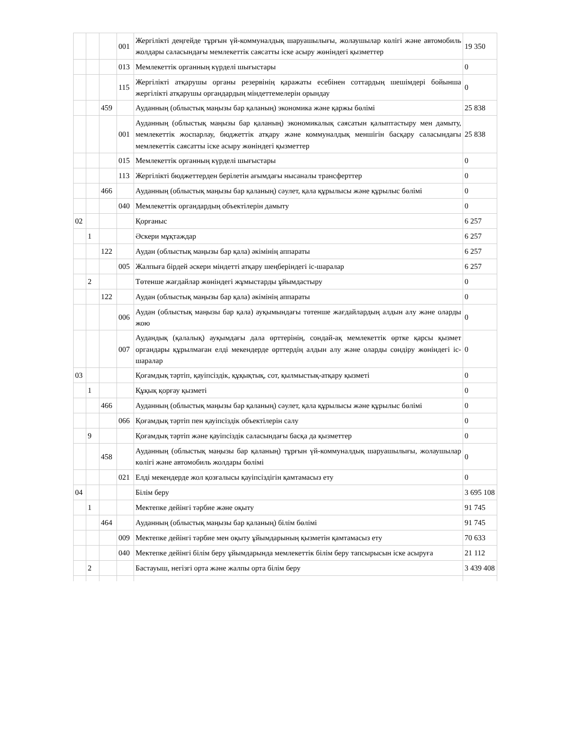| | | | 001 | Жергілікті деңгейде тұрғын үй-коммуналдық шаруашылығы, жолаушылар көлігі және автомобиль жолдары саласындағы мемлекеттік саясатты іске асыру жөніндегі қызметтер | 19 350 |
| | | | 013 | Мемлекеттік органның күрделі шығыстары | 0 |
| | | | 115 | Жергілікті атқарушы органы резервінің қаражаты есебінен соттардың шешімдері бойынша жергілікті атқарушы органдардың міндеттемелерін орындау | 0 |
| | | 459 | | Ауданның (облыстық маңызы бар қаланың) экономика және қаржы бөлімі | 25 838 |
| | | | 001 | Ауданның (облыстық маңызы бар қаланың) экономикалық саясатын қалыптастыру мен дамыту, мемлекеттік жоспарлау, бюджеттік атқару және коммуналдық меншігін басқару саласындағы мемлекеттік саясатты іске асыру жөніндегі қызметтер | 25 838 |
| | | | 015 | Мемлекеттік органның күрделі шығыстары | 0 |
| | | | 113 | Жергілікті бюджеттерден берілетін ағымдағы нысаналы трансферттер | 0 |
| | | 466 | | Ауданның (облыстық маңызы бар қаланың) сәулет, қала құрылысы және құрылыс бөлімі | 0 |
| | | | 040 | Мемлекеттік органдардың объектілерін дамыту | 0 |
| 02 | | | | Қорғаныс | 6 257 |
| | 1 | | | Әскери мұқтаждар | 6 257 |
| | | 122 | | Аудан (облыстық маңызы бар қала) әкімінің аппараты | 6 257 |
| | | | 005 | Жалпыға бірдей әскери міндетті атқару шеңберіндегі іс-шаралар | 6 257 |
| | 2 | | | Төтенше жағдайлар жөніндегі жұмыстарды ұйымдастыру | 0 |
| | | 122 | | Аудан (облыстық маңызы бар қала) әкімінің аппараты | 0 |
| | | | 006 | Аудан (облыстық маңызы бар қала) ауқымындағы төтенше жағдайлардың алдын алу және оларды жою | 0 |
| | | | 007 | Аудандық (қалалық) ауқымдағы дала өрттерінің, сондай-ақ мемлекеттік өртке қарсы қызмет органдары құрылмаған елді мекендерде өрттердің алдын алу және оларды сөндіру жөніндегі іс-шаралар | 0 |
| 03 | | | | Қоғамдық тәртіп, қауіпсіздік, құқықтық, сот, қылмыстық-атқару қызметі | 0 |
| | 1 | | | Құқық қорғау қызметі | 0 |
| | | 466 | | Ауданның (облыстық маңызы бар қаланың) сәулет, қала құрылысы және құрылыс бөлімі | 0 |
| | | | 066 | Қоғамдық тәртіп пен қауіпсіздік объектілерін салу | 0 |
| | 9 | | | Қоғамдық тәртіп және қауіпсіздік саласындағы басқа да қызметтер | 0 |
| | | 458 | | Ауданның (облыстық маңызы бар қаланың) тұрғын үй-коммуналдық шаруашылығы, жолаушылар көлігі және автомобиль жолдары бөлімі | 0 |
| | | | 021 | Елді мекендерде жол қозғалысы қауіпсіздігін қамтамасыз ету | 0 |
| 04 | | | | Білім беру | 3 695 108 |
| | 1 | | | Мектепке дейінгі тәрбие және оқыту | 91 745 |
| | | 464 | | Ауданның (облыстық маңызы бар қаланың) білім бөлімі | 91 745 |
| | | | 009 | Мектепке дейінгі тәрбие мен оқыту ұйымдарының қызметін қамтамасыз ету | 70 633 |
| | | | 040 | Мектепке дейінгі білім беру ұйымдарында мемлекеттік білім беру тапсырысын іске асыруға | 21 112 |
| | 2 | | | Бастауыш, негізгі орта және жалпы орта білім беру | 3 439 408 |